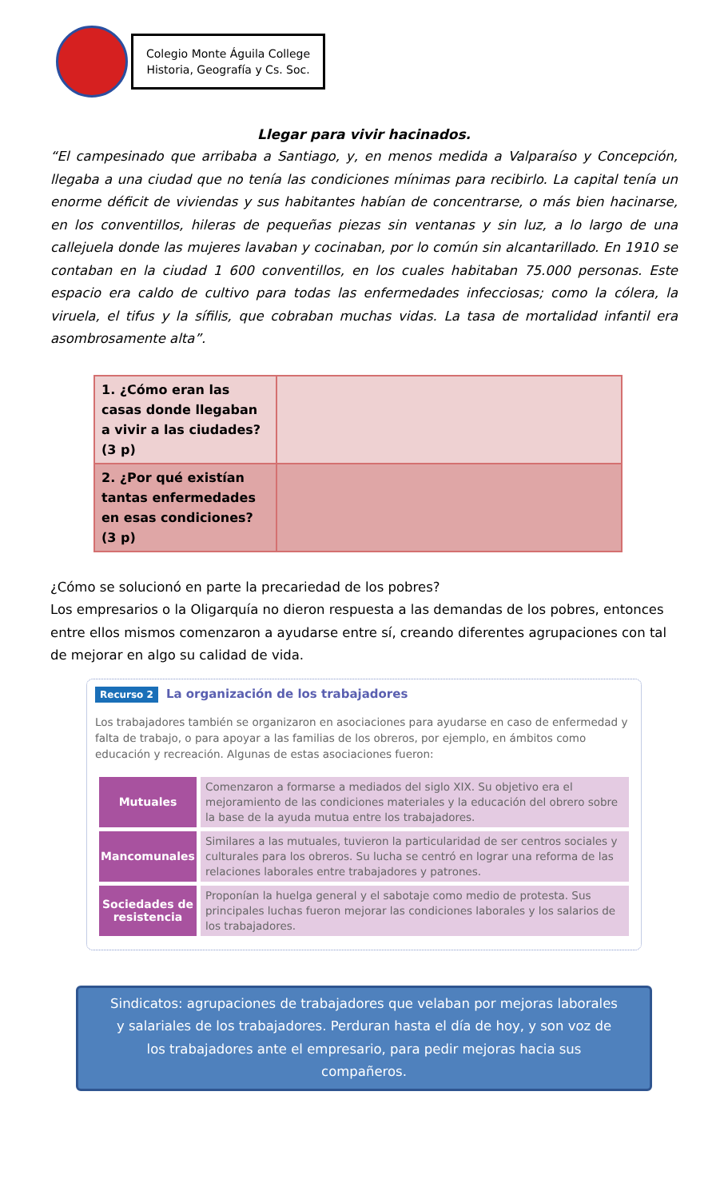Colegio Monte Águila College
Historia, Geografía y Cs. Soc.
Llegar para vivir hacinados.
“El campesinado que arribaba a Santiago, y, en menos medida a Valparaíso y Concepción, llegaba a una ciudad que no tenía las condiciones mínimas para recibirlo. La capital tenía un enorme déficit de viviendas y sus habitantes habían de concentrarse, o más bien hacinarse, en los conventillos, hileras de pequeñas piezas sin ventanas y sin luz, a lo largo de una callejuela donde las mujeres lavaban y cocinaban, por lo común sin alcantarillado. En 1910 se contaban en la ciudad 1 600 conventillos, en los cuales habitaban 75.000 personas. Este espacio era caldo de cultivo para todas las enfermedades infecciosas; como la cólera, la viruela, el tifus y la sífilis, que cobraban muchas vidas. La tasa de mortalidad infantil era asombrosamente alta”.
| 1. ¿Cómo eran las casas donde llegaban a vivir a las ciudades? (3 p) | |
| 2. ¿Por qué existían tantas enfermedades en esas condiciones? (3 p) | |
¿Cómo se solucionó en parte la precariedad de los pobres?
Los empresarios o la Oligarquía no dieron respuesta a las demandas de los pobres, entonces entre ellos mismos comenzaron a ayudarse entre sí, creando diferentes agrupaciones con tal de mejorar en algo su calidad de vida.
Recurso 2 La organización de los trabajadores
Los trabajadores también se organizaron en asociaciones para ayudarse en caso de enfermedad y falta de trabajo, o para apoyar a las familias de los obreros, por ejemplo, en ámbitos como educación y recreación. Algunas de estas asociaciones fueron:
| Mutuales | Comenzaron a formarse a mediados del siglo XIX. Su objetivo era el mejoramiento de las condiciones materiales y la educación del obrero sobre la base de la ayuda mutua entre los trabajadores. |
| Mancomunales | Similares a las mutuales, tuvieron la particularidad de ser centros sociales y culturales para los obreros. Su lucha se centró en lograr una reforma de las relaciones laborales entre trabajadores y patrones. |
| Sociedades de resistencia | Proponían la huelga general y el sabotaje como medio de protesta. Sus principales luchas fueron mejorar las condiciones laborales y los salarios de los trabajadores. |
Sindicatos: agrupaciones de trabajadores que velaban por mejoras laborales y salariales de los trabajadores. Perduran hasta el día de hoy, y son voz de los trabajadores ante el empresario, para pedir mejoras hacia sus compañeros.